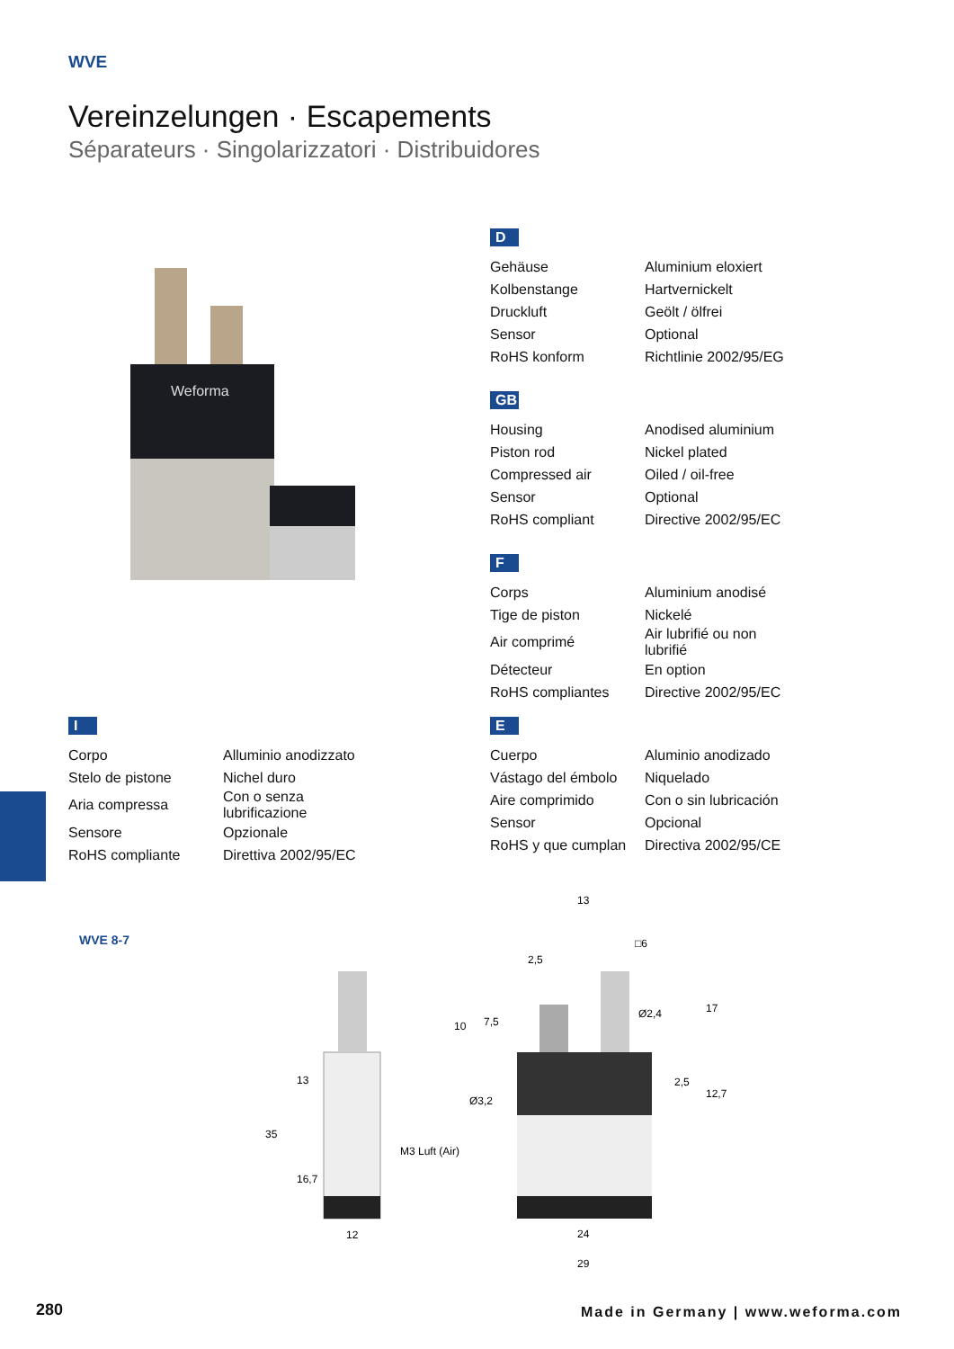WVE
Vereinzelungen · Escapements
Séparateurs · Singolarizzatori · Distribuidores
Weforma
D
| Gehäuse | Aluminium eloxiert |
| Kolbenstange | Hartvernickelt |
| Druckluft | Geölt / ölfrei |
| Sensor | Optional |
| RoHS konform | Richtlinie 2002/95/EG |
GB
| Housing | Anodised aluminium |
| Piston rod | Nickel plated |
| Compressed air | Oiled / oil-free |
| Sensor | Optional |
| RoHS compliant | Directive 2002/95/EC |
F
| Corps | Aluminium anodisé |
| Tige de piston | Nickelé |
| Air comprimé | Air lubrifié ou non lubrifié |
| Détecteur | En option |
| RoHS compliantes | Directive 2002/95/EC |
I
| Corpo | Alluminio anodizzato |
| Stelo de pistone | Nichel duro |
| Aria compressa | Con o senza lubrificazione |
| Sensore | Opzionale |
| RoHS compliante | Direttiva 2002/95/EC |
E
| Cuerpo | Aluminio anodizado |
| Vástago del émbolo | Niquelado |
| Aire comprimido | Con o sin lubricación |
| Sensor | Opcional |
| RoHS y que cumplan | Directiva 2002/95/CE |
WVE 8-7
13
2,5
□6
Ø2,4
Ø3,2
M3 Luft (Air)
12
24
29
13
35
16,7
10
7,5
17
2,5
12,7
280
Made in Germany | www.weforma.com